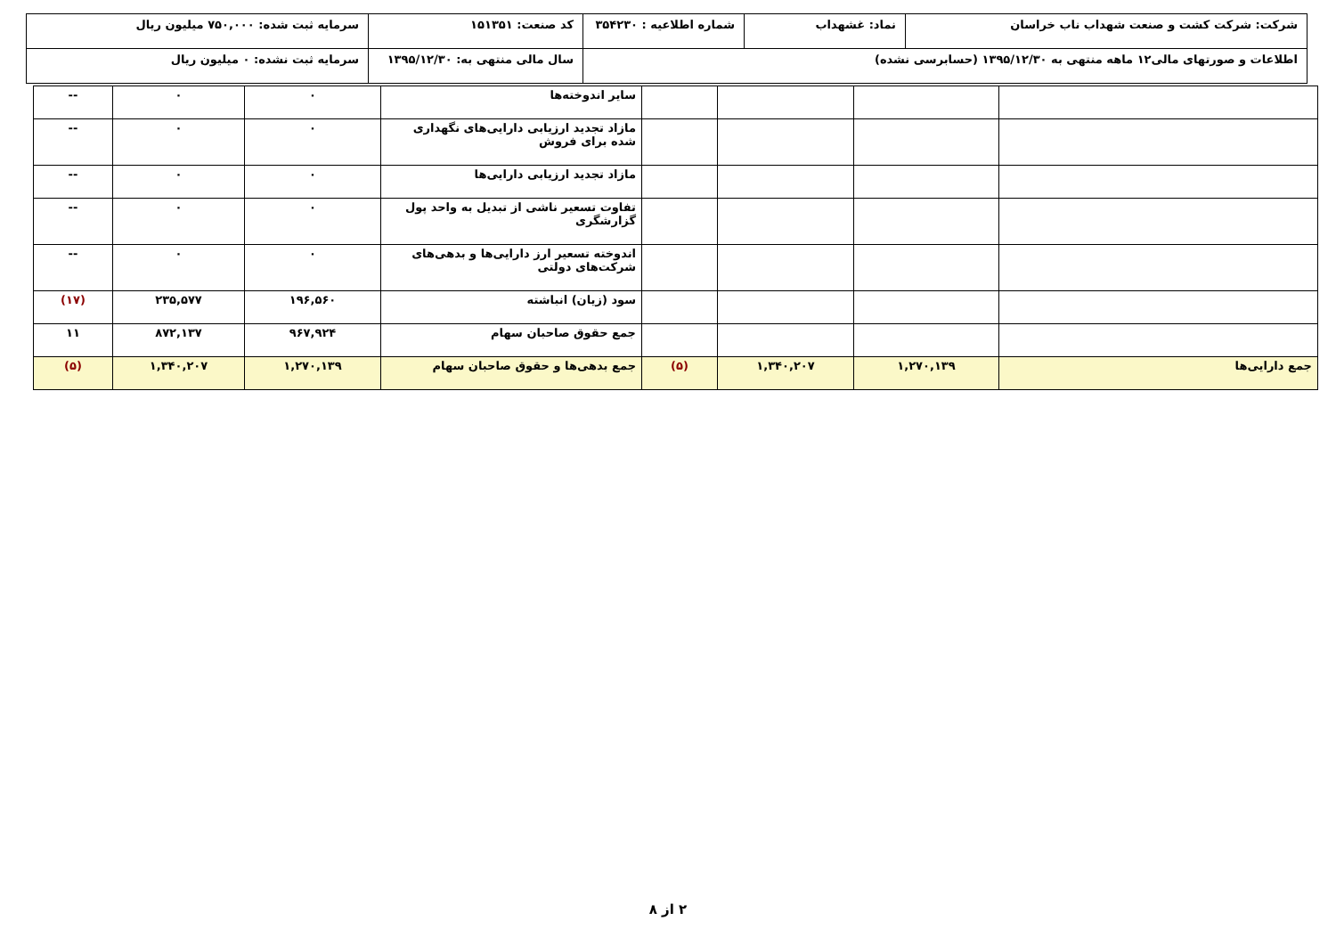| شرکت: شرکت کشت و صنعت شهداب ناب خراسان | نماد: غشهداب | شماره اطلاعیه : ۳۵۴۲۳۰ | کد صنعت: ۱۵۱۳۵۱ | سرمایه ثبت شده: ۷۵۰,۰۰۰ میلیون ریال |
| اطلاعات و صورتهای مالی۱۲ ماهه منتهی به ۱۳۹۵/۱۲/۳۰ (حسابرسی نشده) | | | سال مالی منتهی به: ۱۳۹۵/۱۲/۳۰ | سرمایه ثبت نشده: ۰ میلیون ریال |
| | | | | سایر اندوخته‌ها | ۰ | ۰ | -- |
| | | | | مازاد تجدید ارزیابی دارایی‌های نگهداری شده برای فروش | ۰ | ۰ | -- |
| | | | | مازاد تجدید ارزیابی دارایی‌ها | ۰ | ۰ | -- |
| | | | | تفاوت تسعیر ناشی از تبدیل به واحد پول گزارشگری | ۰ | ۰ | -- |
| | | | | اندوخته تسعیر ارز دارایی‌ها و بدهی‌های شرکت‌های دولتی | ۰ | ۰ | -- |
| | | | | سود (زیان) انباشته | ۱۹۶,۵۶۰ | ۲۳۵,۵۷۷ | (۱۷) |
| | | | | جمع حقوق صاحبان سهام | ۹۶۷,۹۲۴ | ۸۷۲,۱۳۷ | ۱۱ |
| جمع دارایی‌ها | ۱,۲۷۰,۱۳۹ | ۱,۳۴۰,۲۰۷ | (۵) | جمع بدهی‌ها و حقوق صاحبان سهام | ۱,۲۷۰,۱۳۹ | ۱,۳۴۰,۲۰۷ | (۵) |
۲ از ۸